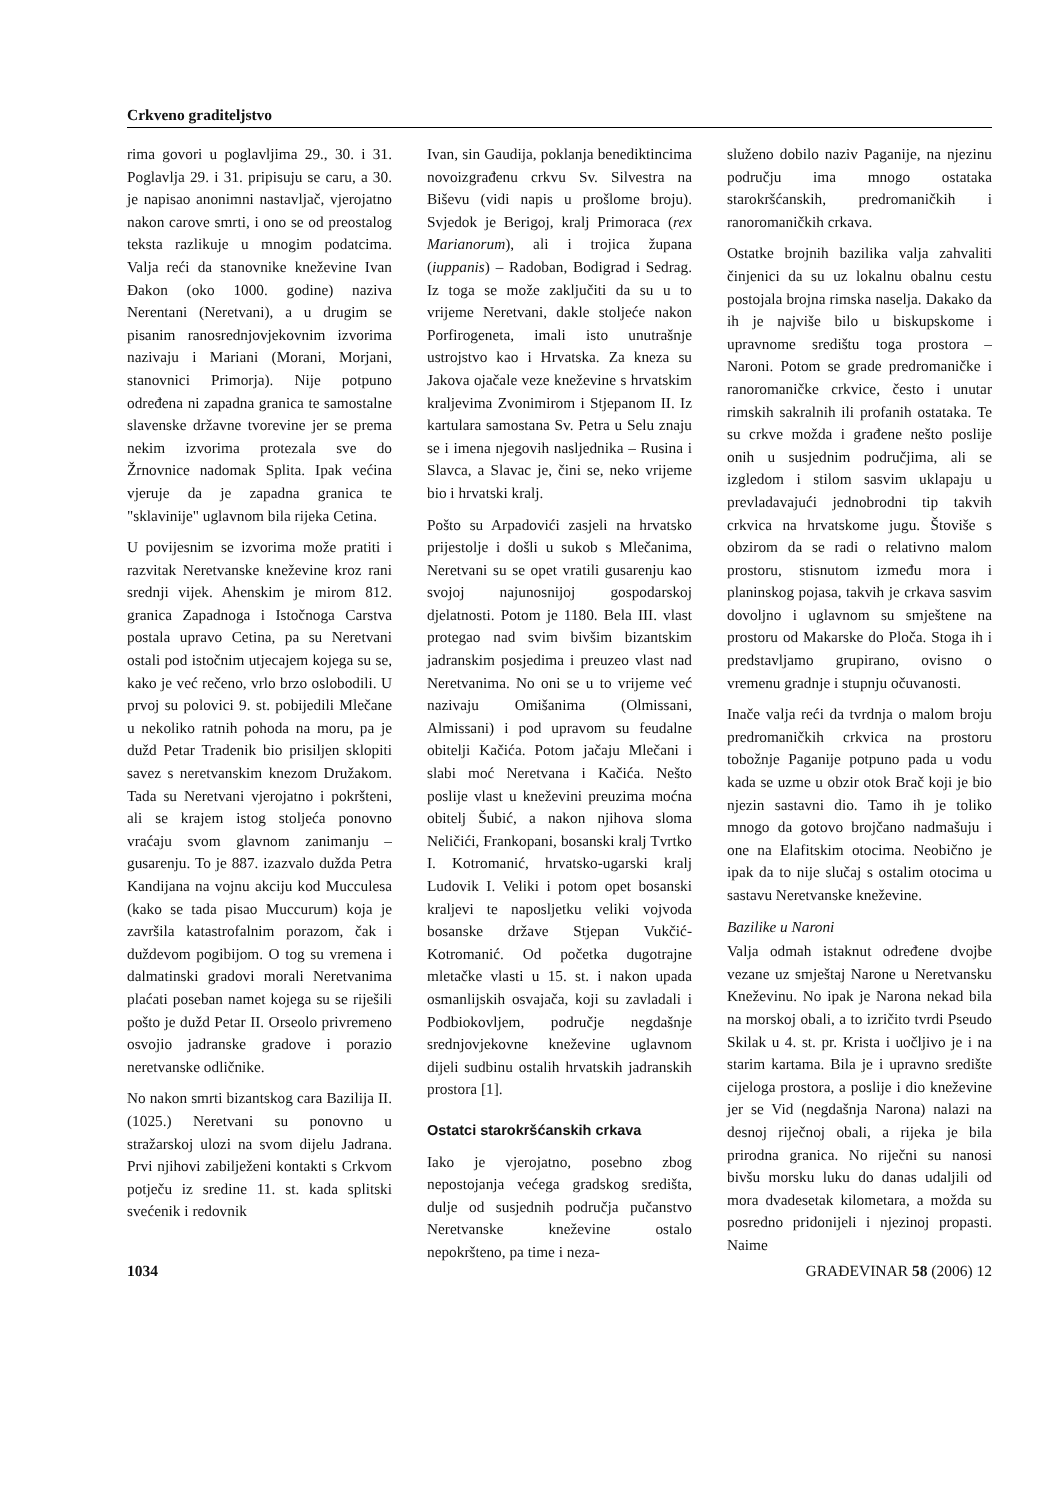Crkveno graditeljstvo
rima govori u poglavljima 29., 30. i 31. Poglavlja 29. i 31. pripisuju se caru, a 30. je napisao anonimni nastavljač, vjerojatno nakon carove smrti, i ono se od preostalog teksta razlikuje u mnogim podatcima. Valja reći da stanovnike kneževine Ivan Đakon (oko 1000. godine) naziva Nerentani (Neretvani), a u drugim se pisanim ranosrednjovjekovnim izvorima nazivaju i Mariani (Morani, Morjani, stanovnici Primorja). Nije potpuno određena ni zapadna granica te samostalne slavenske državne tvorevine jer se prema nekim izvorima protezala sve do Žrnovnice nadomak Splita. Ipak većina vjeruje da je zapadna granica te "sklavinije" uglavnom bila rijeka Cetina.
U povijesnim se izvorima može pratiti i razvitak Neretvanske kneževine kroz rani srednji vijek. Ahenskim je mirom 812. granica Zapadnoga i Istočnoga Carstva postala upravo Cetina, pa su Neretvani ostali pod istočnim utjecajem kojega su se, kako je već rečeno, vrlo brzo oslobodili. U prvoj su polovici 9. st. pobijedili Mlečane u nekoliko ratnih pohoda na moru, pa je dužd Petar Tradenik bio prisiljen sklopiti savez s neretvanskim knezom Družakom. Tada su Neretvani vjerojatno i pokršteni, ali se krajem istog stoljeća ponovno vraćaju svom glavnom zanimanju – gusarenju. To je 887. izazvalo dužda Petra Kandijana na vojnu akciju kod Mucculesa (kako se tada pisao Muccurum) koja je završila katastrofalnim porazom, čak i duždevom pogibijom. O tog su vremena i dalmatinski gradovi morali Neretvanima plaćati poseban namet kojega su se riješili pošto je dužd Petar II. Orseolo privremeno osvojio jadranske gradove i porazio neretvanske odličnike.
No nakon smrti bizantskog cara Bazilija II. (1025.) Neretvani su ponovno u stražarskoj ulozi na svom dijelu Jadrana. Prvi njihovi zabilježeni kontakti s Crkvom potječu iz sredine 11. st. kada splitski svećenik i redovnik
Ivan, sin Gaudija, poklanja benediktincima novoizgrađenu crkvu Sv. Silvestra na Biševu (vidi napis u prošlome broju). Svjedok je Berigoj, kralj Primoraca (rex Marianorum), ali i trojica župana (iuppanis) – Radoban, Bodigrad i Sedrag. Iz toga se može zaključiti da su u to vrijeme Neretvani, dakle stoljeće nakon Porfirogeneta, imali isto unutrašnje ustrojstvo kao i Hrvatska. Za kneza su Jakova ojačale veze kneževine s hrvatskim kraljevima Zvonimirom i Stjepanom II. Iz kartulara samostana Sv. Petra u Selu znaju se i imena njegovih nasljednika – Rusina i Slavca, a Slavac je, čini se, neko vrijeme bio i hrvatski kralj.
Pošto su Arpadovići zasjeli na hrvatsko prijestolje i došli u sukob s Mlečanima, Neretvani su se opet vratili gusarenju kao svojoj najunosnijoj gospodarskoj djelatnosti. Potom je 1180. Bela III. vlast protegao nad svim bivšim bizantskim jadranskim posjedima i preuzeo vlast nad Neretvanima. No oni se u to vrijeme već nazivaju Omišanima (Olmissani, Almissani) i pod upravom su feudalne obitelji Kačića. Potom jačaju Mlečani i slabi moć Neretvana i Kačića. Nešto poslije vlast u kneževini preuzima moćna obitelj Šubić, a nakon njihova sloma Neličići, Frankopani, bosanski kralj Tvrtko I. Kotromanić, hrvatsko-ugarski kralj Ludovik I. Veliki i potom opet bosanski kraljevi te naposljetku veliki vojvoda bosanske države Stjepan Vukčić-Kotromanić. Od početka dugotrajne mletačke vlasti u 15. st. i nakon upada osmanlijskih osvajača, koji su zavladali i Podbiokovljem, područje negdašnje srednjovjekovne kneževine uglavnom dijeli sudbinu ostalih hrvatskih jadranskih prostora [1].
Ostatci starokršćanskih crkava
Iako je vjerojatno, posebno zbog nepostojanja većega gradskog središta, dulje od susjednih područja pučanstvo Neretvanske kneževine ostalo nepokršteno, pa time i neza-
služeno dobilo naziv Paganije, na njezinu području ima mnogo ostataka starokršćanskih, predromaničkih i ranoromaničkih crkava.
Ostatke brojnih bazilika valja zahvaliti činjenici da su uz lokalnu obalnu cestu postojala brojna rimska naselja. Dakako da ih je najviše bilo u biskupskome i upravnome središtu toga prostora – Naroni. Potom se grade predromaničke i ranoromaničke crkvice, često i unutar rimskih sakralnih ili profanih ostataka. Te su crkve možda i građene nešto poslije onih u susjednim područjima, ali se izgledom i stilom sasvim uklapaju u prevladavajući jednobrodni tip takvih crkvica na hrvatskome jugu. Štoviše s obzirom da se radi o relativno malom prostoru, stisnutom između mora i planinskog pojasa, takvih je crkava sasvim dovoljno i uglavnom su smještene na prostoru od Makarske do Ploča. Stoga ih i predstavljamo grupirano, ovisno o vremenu gradnje i stupnju očuvanosti.
Inače valja reći da tvrdnja o malom broju predromaničkih crkvica na prostoru tobožnje Paganije potpuno pada u vodu kada se uzme u obzir otok Brač koji je bio njezin sastavni dio. Tamo ih je toliko mnogo da gotovo brojčano nadmašuju i one na Elafitskim otocima. Neobično je ipak da to nije slučaj s ostalim otocima u sastavu Neretvanske kneževine.
Bazilike u Naroni
Valja odmah istaknut određene dvojbe vezane uz smještaj Narone u Neretvansku Kneževinu. No ipak je Narona nekad bila na morskoj obali, a to izričito tvrdi Pseudo Skilak u 4. st. pr. Krista i uočljivo je i na starim kartama. Bila je i upravno središte cijeloga prostora, a poslije i dio kneževine jer se Vid (negdašnja Narona) nalazi na desnoj riječnoj obali, a rijeka je bila prirodna granica. No riječni su nanosi bivšu morsku luku do danas udaljili od mora dvadesetak kilometara, a možda su posredno pridonijeli i njezinoj propasti. Naime
1034 GRAĐEVINAR 58 (2006) 12